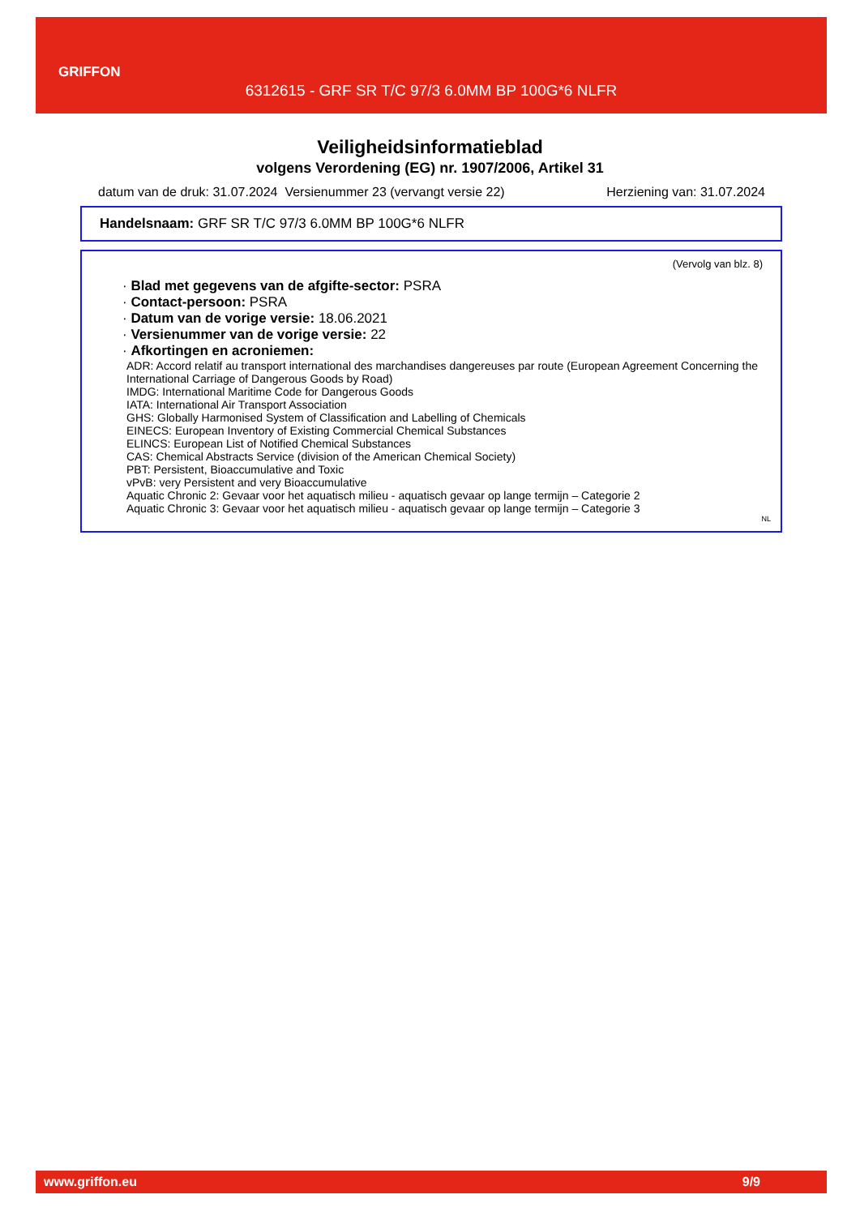GRIFFON
6312615 - GRF SR T/C 97/3 6.0MM BP 100G*6 NLFR
Veiligheidsinformatieblad
volgens Verordening (EG) nr. 1907/2006, Artikel 31
datum van de druk: 31.07.2024 Versienummer 23 (vervangt versie 22) Herziening van: 31.07.2024
Handelsnaam: GRF SR T/C 97/3 6.0MM BP 100G*6 NLFR
(Vervolg van blz. 8)
· Blad met gegevens van de afgifte-sector: PSRA
· Contact-persoon: PSRA
· Datum van de vorige versie: 18.06.2021
· Versienummer van de vorige versie: 22
· Afkortingen en acroniemen:
ADR: Accord relatif au transport international des marchandises dangereuses par route (European Agreement Concerning the International Carriage of Dangerous Goods by Road)
IMDG: International Maritime Code for Dangerous Goods
IATA: International Air Transport Association
GHS: Globally Harmonised System of Classification and Labelling of Chemicals
EINECS: European Inventory of Existing Commercial Chemical Substances
ELINCS: European List of Notified Chemical Substances
CAS: Chemical Abstracts Service (division of the American Chemical Society)
PBT: Persistent, Bioaccumulative and Toxic
vPvB: very Persistent and very Bioaccumulative
Aquatic Chronic 2: Gevaar voor het aquatisch milieu - aquatisch gevaar op lange termijn – Categorie 2
Aquatic Chronic 3: Gevaar voor het aquatisch milieu - aquatisch gevaar op lange termijn – Categorie 3
NL
www.griffon.eu 9/9